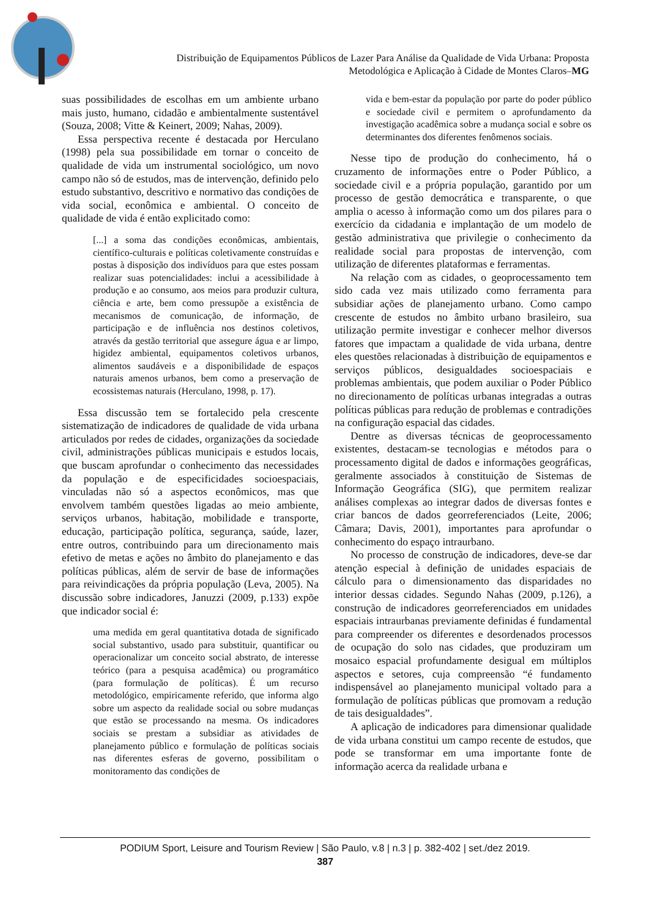Distribuição de Equipamentos Públicos de Lazer Para Análise da Qualidade de Vida Urbana: Proposta Metodológica e Aplicação à Cidade de Montes Claros–MG
suas possibilidades de escolhas em um ambiente urbano mais justo, humano, cidadão e ambientalmente sustentável (Souza, 2008; Vitte & Keinert, 2009; Nahas, 2009).
Essa perspectiva recente é destacada por Herculano (1998) pela sua possibilidade em tornar o conceito de qualidade de vida um instrumental sociológico, um novo campo não só de estudos, mas de intervenção, definido pelo estudo substantivo, descritivo e normativo das condições de vida social, econômica e ambiental. O conceito de qualidade de vida é então explicitado como:
[...] a soma das condições econômicas, ambientais, científico-culturais e políticas coletivamente construídas e postas à disposição dos indivíduos para que estes possam realizar suas potencialidades: inclui a acessibilidade à produção e ao consumo, aos meios para produzir cultura, ciência e arte, bem como pressupõe a existência de mecanismos de comunicação, de informação, de participação e de influência nos destinos coletivos, através da gestão territorial que assegure água e ar limpo, higidez ambiental, equipamentos coletivos urbanos, alimentos saudáveis e a disponibilidade de espaços naturais amenos urbanos, bem como a preservação de ecossistemas naturais (Herculano, 1998, p. 17).
Essa discussão tem se fortalecido pela crescente sistematização de indicadores de qualidade de vida urbana articulados por redes de cidades, organizações da sociedade civil, administrações públicas municipais e estudos locais, que buscam aprofundar o conhecimento das necessidades da população e de especificidades socioespaciais, vinculadas não só a aspectos econômicos, mas que envolvem também questões ligadas ao meio ambiente, serviços urbanos, habitação, mobilidade e transporte, educação, participação política, segurança, saúde, lazer, entre outros, contribuindo para um direcionamento mais efetivo de metas e ações no âmbito do planejamento e das políticas públicas, além de servir de base de informações para reivindicações da própria população (Leva, 2005). Na discussão sobre indicadores, Januzzi (2009, p.133) expõe que indicador social é:
uma medida em geral quantitativa dotada de significado social substantivo, usado para substituir, quantificar ou operacionalizar um conceito social abstrato, de interesse teórico (para a pesquisa acadêmica) ou programático (para formulação de políticas). É um recurso metodológico, empiricamente referido, que informa algo sobre um aspecto da realidade social ou sobre mudanças que estão se processando na mesma. Os indicadores sociais se prestam a subsidiar as atividades de planejamento público e formulação de políticas sociais nas diferentes esferas de governo, possibilitam o monitoramento das condições de
vida e bem-estar da população por parte do poder público e sociedade civil e permitem o aprofundamento da investigação acadêmica sobre a mudança social e sobre os determinantes dos diferentes fenômenos sociais.
Nesse tipo de produção do conhecimento, há o cruzamento de informações entre o Poder Público, a sociedade civil e a própria população, garantido por um processo de gestão democrática e transparente, o que amplia o acesso à informação como um dos pilares para o exercício da cidadania e implantação de um modelo de gestão administrativa que privilegie o conhecimento da realidade social para propostas de intervenção, com utilização de diferentes plataformas e ferramentas.
Na relação com as cidades, o geoprocessamento tem sido cada vez mais utilizado como ferramenta para subsidiar ações de planejamento urbano. Como campo crescente de estudos no âmbito urbano brasileiro, sua utilização permite investigar e conhecer melhor diversos fatores que impactam a qualidade de vida urbana, dentre eles questões relacionadas à distribuição de equipamentos e serviços públicos, desigualdades socioespaciais e problemas ambientais, que podem auxiliar o Poder Público no direcionamento de políticas urbanas integradas a outras políticas públicas para redução de problemas e contradições na configuração espacial das cidades.
Dentre as diversas técnicas de geoprocessamento existentes, destacam-se tecnologias e métodos para o processamento digital de dados e informações geográficas, geralmente associados à constituição de Sistemas de Informação Geográfica (SIG), que permitem realizar análises complexas ao integrar dados de diversas fontes e criar bancos de dados georreferenciados (Leite, 2006; Câmara; Davis, 2001), importantes para aprofundar o conhecimento do espaço intraurbano.
No processo de construção de indicadores, deve-se dar atenção especial à definição de unidades espaciais de cálculo para o dimensionamento das disparidades no interior dessas cidades. Segundo Nahas (2009, p.126), a construção de indicadores georreferenciados em unidades espaciais intraurbanas previamente definidas é fundamental para compreender os diferentes e desordenados processos de ocupação do solo nas cidades, que produziram um mosaico espacial profundamente desigual em múltiplos aspectos e setores, cuja compreensão “é fundamento indispensável ao planejamento municipal voltado para a formulação de políticas públicas que promovam a redução de tais desigualdades”.
A aplicação de indicadores para dimensionar qualidade de vida urbana constitui um campo recente de estudos, que pode se transformar em uma importante fonte de informação acerca da realidade urbana e
PODIUM Sport, Leisure and Tourism Review | São Paulo, v.8 | n.3 | p. 382-402 | set./dez 2019.
387